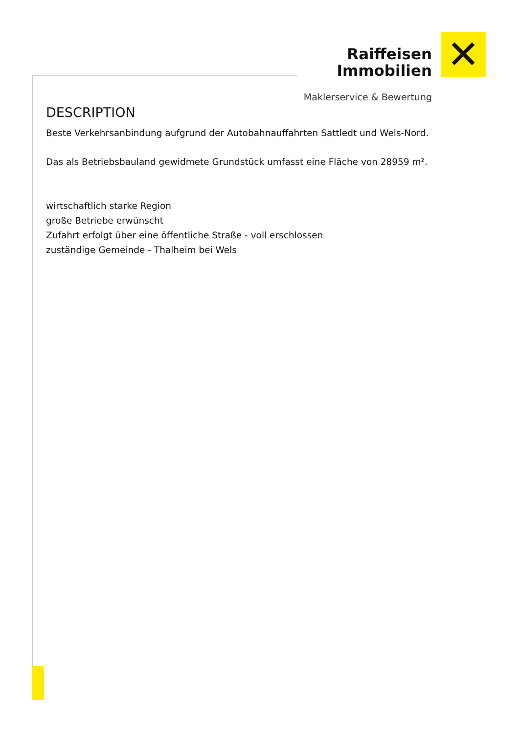Raiffeisen
Immobilien
Maklerservice & Bewertung
✕
DESCRIPTION
Beste Verkehrsanbindung aufgrund der Autobahnauffahrten Sattledt und Wels-Nord.
Das als Betriebsbauland gewidmete Grundstück umfasst eine Fläche von 28959 m².
wirtschaftlich starke Region
große Betriebe erwünscht
Zufahrt erfolgt über eine öffentliche Straße - voll erschlossen
zuständige Gemeinde - Thalheim bei Wels